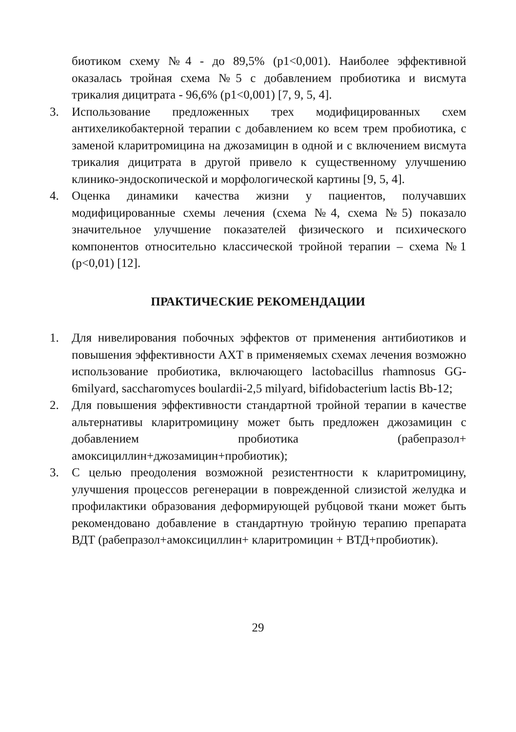биотиком схему №4 - до 89,5% (p1<0,001). Наиболее эффективной оказалась тройная схема №5 с добавлением пробиотика и висмута трикалия дицитрата - 96,6% (p1<0,001) [7, 9, 5, 4].
3. Использование предложенных трех модифицированных схем антихеликобактерной терапии с добавлением ко всем трем пробиотика, с заменой кларитромицина на джозамицин в одной и с включением висмута трикалия дицитрата в другой привело к существенному улучшению клинико-эндоскопической и морфологической картины [9, 5, 4].
4. Оценка динамики качества жизни у пациентов, получавших модифицированные схемы лечения (схема №4, схема №5) показало значительное улучшение показателей физического и психического компонентов относительно классической тройной терапии – схема №1 (p<0,01) [12].
ПРАКТИЧЕСКИЕ РЕКОМЕНДАЦИИ
1. Для нивелирования побочных эффектов от применения антибиотиков и повышения эффективности АХТ в применяемых схемах лечения возможно использование пробиотика, включающего lactobacillus rhamnosus GG- 6milyard, saccharomyces boulardii-2,5 milyard, bifidobacterium lactis Bb-12;
2. Для повышения эффективности стандартной тройной терапии в качестве альтернативы кларитромицину может быть предложен джозамицин с добавлением пробиотика (рабепразол+ амоксициллин+джозамицин+пробиотик);
3. С целью преодоления возможной резистентности к кларитромицину, улучшения процессов регенерации в поврежденной слизистой желудка и профилактики образования деформирующей рубцовой ткани может быть рекомендовано добавление в стандартную тройную терапию препарата ВДТ (рабепразол+амоксициллин+ кларитромицин + ВТД+пробиотик).
29